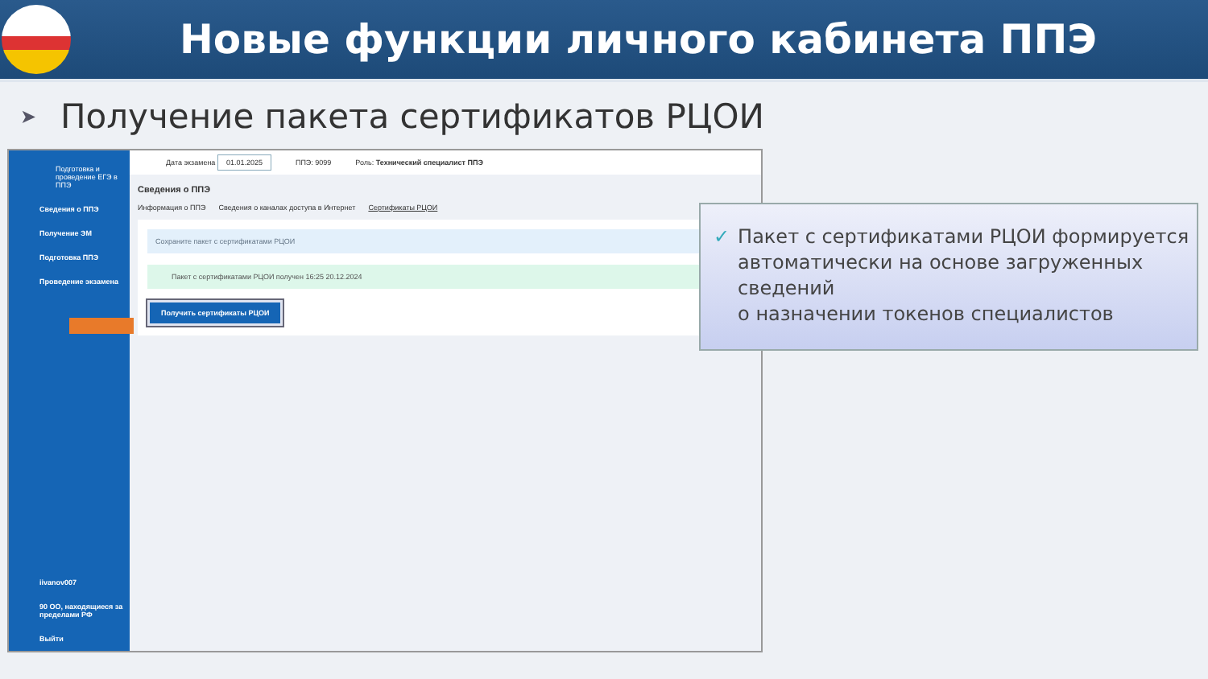Новые функции личного кабинета ППЭ
➤
Получение пакета сертификатов РЦОИ
Подготовка и проведение ЕГЭ в ППЭ
Сведения о ППЭ
Получение ЭМ
Подготовка ППЭ
Проведение экзамена
iivanov007
90 ОО, находящиеся за пределами РФ
Выйти
Дата экзамена 01.01.2025 ППЭ: 9099 Роль: Технический специалист ППЭ
Сведения о ППЭ
Информация о ППЭ Сведения о каналах доступа в Интернет Сертификаты РЦОИ
Сохраните пакет с сертификатами РЦОИ
Пакет с сертификатами РЦОИ получен 16:25 20.12.2024
Получить сертификаты РЦОИ
✓ Пакет с сертификатами РЦОИ формируется автоматически на основе загруженных сведений
о назначении токенов специалистов